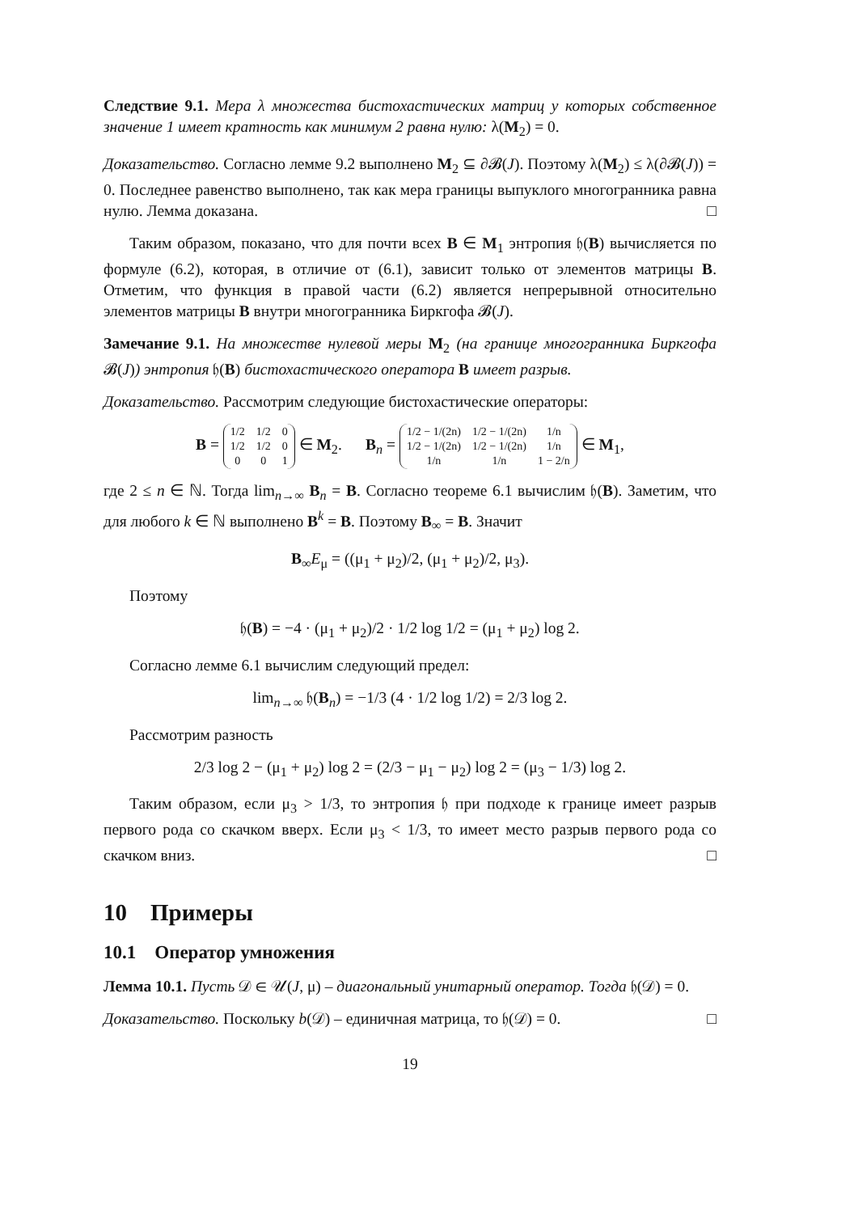Следствие 9.1. Мера λ множества бистохастических матриц у которых собственное значение 1 имеет кратность как минимум 2 равна нулю: λ(M<sub>2</sub>) = 0.
Доказательство. Согласно лемме 9.2 выполнено M<sub>2</sub> ⊆ ∂𝓑(J). Поэтому λ(M<sub>2</sub>) ≤ λ(∂𝓑(J)) = 0. Последнее равенство выполнено, так как мера границы выпуклого многогранника равна нулю. Лемма доказана. □
Таким образом, показано, что для почти всех B ∈ M<sub>1</sub> энтропия 𝔥(B) вычисляется по формуле (6.2), которая, в отличие от (6.1), зависит только от элементов матрицы B. Отметим, что функция в правой части (6.2) является непрерывной относительно элементов матрицы B внутри многогранника Биркгофа 𝓑(J).
Замечание 9.1. На множестве нулевой меры M<sub>2</sub> (на границе многогранника Биркгофа 𝓑(J)) энтропия 𝔥(B) бистохастического оператора B имеет разрыв.
Доказательство. Рассмотрим следующие бистохастические операторы:
B =
| 1/2 | 1/2 | 0 |
| 1/2 | 1/2 | 0 |
| 0 | 0 | 1 |
∈ M<sub>2</sub>. B<sub>n</sub> =
| 1/2 − 1/(2n) | 1/2 − 1/(2n) | 1/n |
| 1/2 − 1/(2n) | 1/2 − 1/(2n) | 1/n |
| 1/n | 1/n | 1 − 2/n |
∈ M<sub>1</sub>,
где 2 ≤ n ∈ ℕ. Тогда lim<sub>n→∞</sub> B<sub>n</sub> = B. Согласно теореме 6.1 вычислим 𝔥(B). Заметим, что для любого k ∈ ℕ выполнено B<sup>k</sup> = B. Поэтому B<sub>∞</sub> = B. Значит
B<sub>∞</sub>E<sub>μ</sub> = ((μ<sub>1</sub> + μ<sub>2</sub>)/2, (μ<sub>1</sub> + μ<sub>2</sub>)/2, μ<sub>3</sub>).
Поэтому
𝔥(B) = −4 · (μ<sub>1</sub> + μ<sub>2</sub>)/2 · 1/2 log 1/2 = (μ<sub>1</sub> + μ<sub>2</sub>) log 2.
Согласно лемме 6.1 вычислим следующий предел:
lim<sub>n→∞</sub> 𝔥(B<sub>n</sub>) = −1/3 (4 · 1/2 log 1/2) = 2/3 log 2.
Рассмотрим разность
2/3 log 2 − (μ<sub>1</sub> + μ<sub>2</sub>) log 2 = (2/3 − μ<sub>1</sub> − μ<sub>2</sub>) log 2 = (μ<sub>3</sub> − 1/3) log 2.
Таким образом, если μ<sub>3</sub> > 1/3, то энтропия 𝔥 при подходе к границе имеет разрыв первого рода со скачком вверх. Если μ<sub>3</sub> < 1/3, то имеет место разрыв первого рода со скачком вниз. □
10 Примеры
10.1 Оператор умножения
Лемма 10.1. Пусть 𝒟 ∈ 𝒰(J, μ) – диагональный унитарный оператор. Тогда 𝔥(𝒟) = 0.
Доказательство. Поскольку b(𝒟) – единичная матрица, то 𝔥(𝒟) = 0. □
19